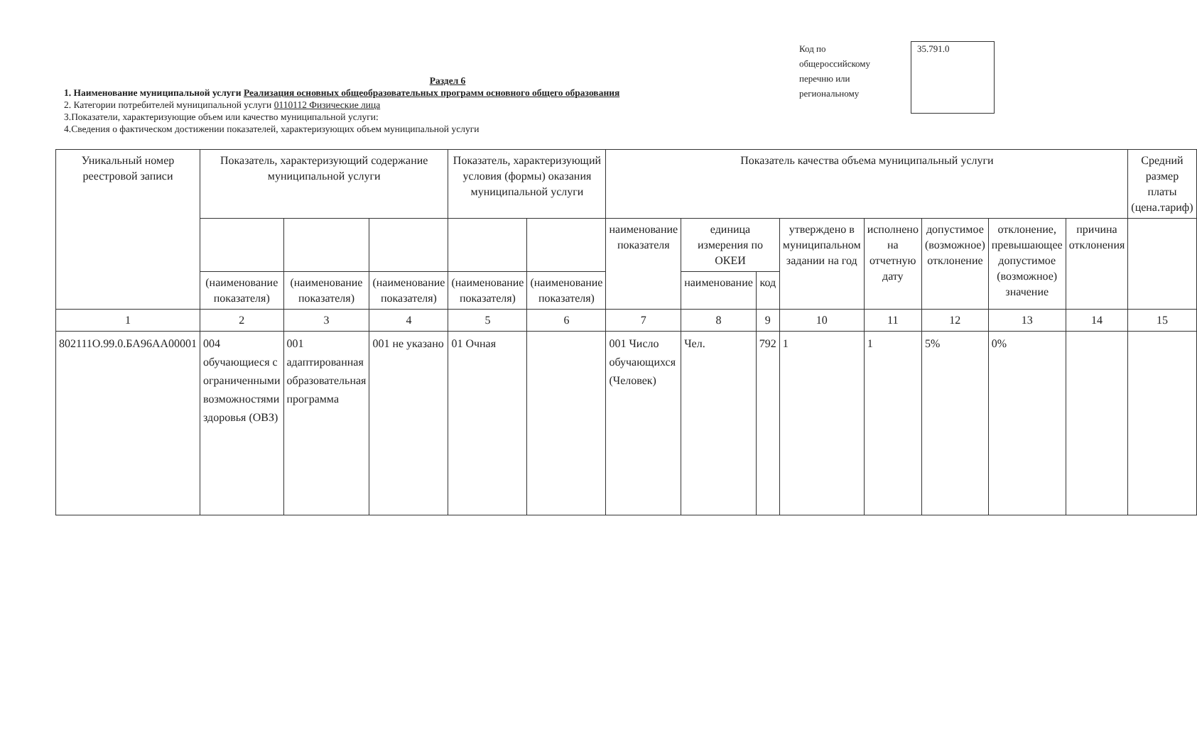Код по общероссийскому перечню или региональному
35.791.0
Раздел 6
1. Наименование муниципальной услуги Реализация основных общеобразовательных программ основного общего образования
2. Категории потребителей муниципальной услуги 0110112 Физические лица
3.Показатели, характеризующие объем или качество муниципальной услуги:
4.Сведения о фактическом достижении показателей, характеризующих объем муниципальной услуги
| Уникальный номер реестровой записи | Показатель, характеризующий содержание муниципальной услуги | | | Показатель, характеризующий условия (формы) оказания муниципальной услуги | | Показатель качества объема муниципальный услуги | | | | | | | | Средний размер платы (цена.тариф) |
| --- | --- | --- | --- | --- | --- | --- | --- | --- | --- | --- | --- | --- | --- | --- |
| | | | | | | наименование показателя | единица измерения по ОКЕИ | | утверждено в муниципальном задании на год | исполнено на отчетную дату | допустимое (возможное) отклонение | отклонение, превышающее допустимое (возможное) значение | причина отклонения | |
| | (наименование показателя) | (наименование показателя) | (наименование показателя) | (наименование показателя) | (наименование показателя) | | наименование | код | | | | | | |
| 1 | 2 | 3 | 4 | 5 | 6 | 7 | 8 | 9 | 10 | 11 | 12 | 13 | 14 | 15 |
| 802111О.99.0.БА96АА00001 | 004 обучающиеся с ограниченными возможностями здоровья (ОВЗ) | 001 адаптированная образовательная программа | 001 не указано | 01 Очная | | 001 Число обучающихся (Человек) | Чел. | 792 | 1 | 1 | 5% | 0% | | |